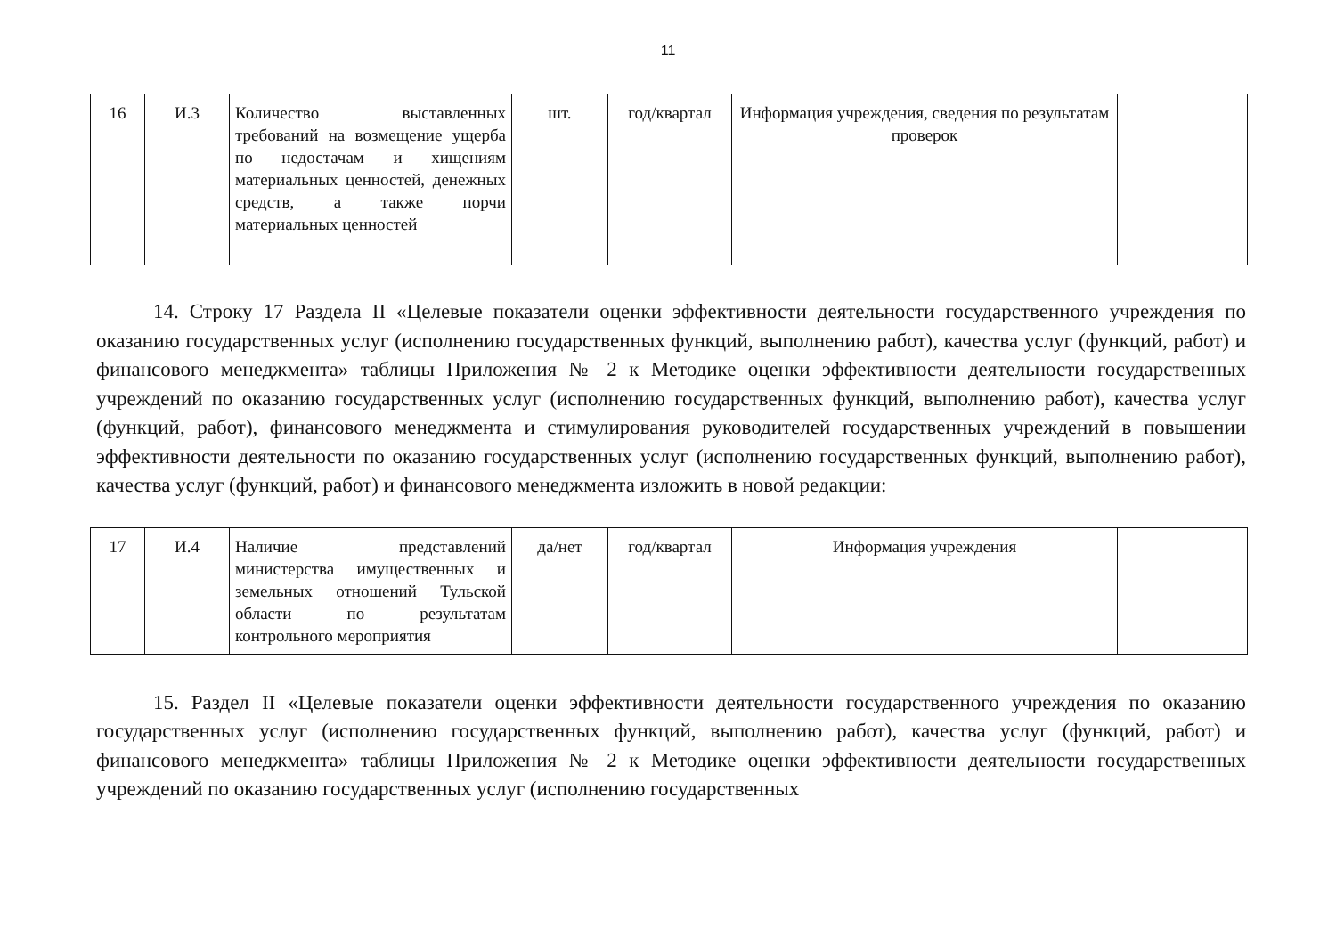11
| 16 | И.3 | Количество выставленных требований на возмещение ущерба по недостачам и хищениям материальных ценностей, денежных средств, а также порчи материальных ценностей | шт. | год/квартал | Информация учреждения, сведения по результатам проверок | |
14. Строку 17 Раздела II «Целевые показатели оценки эффективности деятельности государственного учреждения по оказанию государственных услуг (исполнению государственных функций, выполнению работ), качества услуг (функций, работ) и финансового менеджмента» таблицы Приложения № 2 к Методике оценки эффективности деятельности государственных учреждений по оказанию государственных услуг (исполнению государственных функций, выполнению работ), качества услуг (функций, работ), финансового менеджмента и стимулирования руководителей государственных учреждений в повышении эффективности деятельности по оказанию государственных услуг (исполнению государственных функций, выполнению работ), качества услуг (функций, работ) и финансового менеджмента изложить в новой редакции:
| 17 | И.4 | Наличие представлений министерства имущественных и земельных отношений Тульской области по результатам контрольного мероприятия | да/нет | год/квартал | Информация учреждения | |
15. Раздел II «Целевые показатели оценки эффективности деятельности государственного учреждения по оказанию государственных услуг (исполнению государственных функций, выполнению работ), качества услуг (функций, работ) и финансового менеджмента» таблицы Приложения № 2 к Методике оценки эффективности деятельности государственных учреждений по оказанию государственных услуг (исполнению государственных